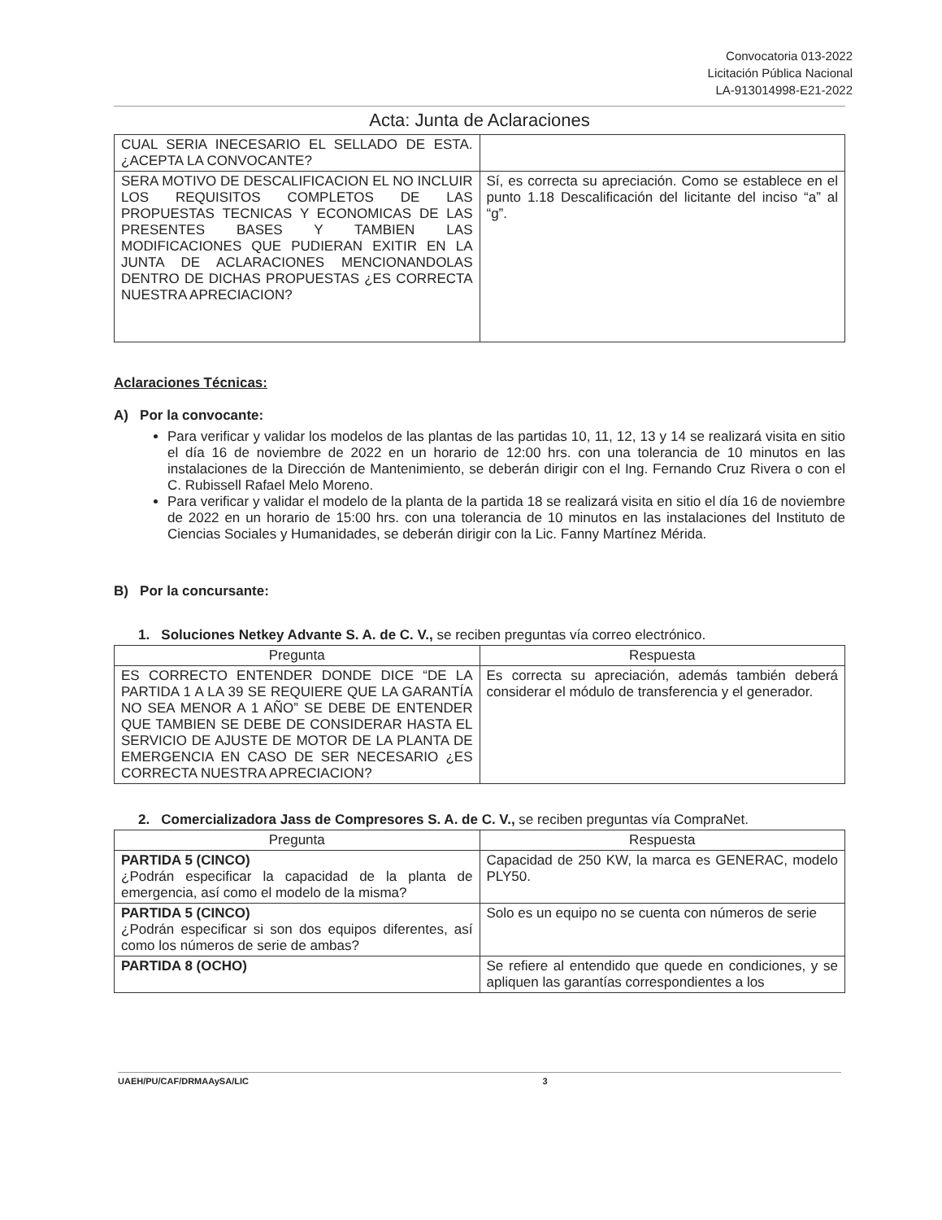Convocatoria 013-2022
Licitación Pública Nacional
LA-913014998-E21-2022
Acta: Junta de Aclaraciones
| CUAL SERIA INECESARIO EL SELLADO DE ESTA. ¿ACEPTA LA CONVOCANTE? | |
| SERA MOTIVO DE DESCALIFICACION EL NO INCLUIR LOS REQUISITOS COMPLETOS DE LAS PROPUESTAS TECNICAS Y ECONOMICAS DE LAS PRESENTES BASES Y TAMBIEN LAS MODIFICACIONES QUE PUDIERAN EXITIR EN LA JUNTA DE ACLARACIONES MENCIONANDOLAS DENTRO DE DICHAS PROPUESTAS ¿ES CORRECTA NUESTRA APRECIACION? | Sí, es correcta su apreciación. Como se establece en el punto 1.18 Descalificación del licitante del inciso “a” al “g”. |
Aclaraciones Técnicas:
A) Por la convocante:
Para verificar y validar los modelos de las plantas de las partidas 10, 11, 12, 13 y 14 se realizará visita en sitio el día 16 de noviembre de 2022 en un horario de 12:00 hrs. con una tolerancia de 10 minutos en las instalaciones de la Dirección de Mantenimiento, se deberán dirigir con el Ing. Fernando Cruz Rivera o con el C. Rubissell Rafael Melo Moreno.
Para verificar y validar el modelo de la planta de la partida 18 se realizará visita en sitio el día 16 de noviembre de 2022 en un horario de 15:00 hrs. con una tolerancia de 10 minutos en las instalaciones del Instituto de Ciencias Sociales y Humanidades, se deberán dirigir con la Lic. Fanny Martínez Mérida.
B) Por la concursante:
1. Soluciones Netkey Advante S. A. de C. V., se reciben preguntas vía correo electrónico.
| Pregunta | Respuesta |
| --- | --- |
| ES CORRECTO ENTENDER DONDE DICE “DE LA PARTIDA 1 A LA 39 SE REQUIERE QUE LA GARANTÍA NO SEA MENOR A 1 AÑO” SE DEBE DE ENTENDER QUE TAMBIEN SE DEBE DE CONSIDERAR HASTA EL SERVICIO DE AJUSTE DE MOTOR DE LA PLANTA DE EMERGENCIA EN CASO DE SER NECESARIO ¿ES CORRECTA NUESTRA APRECIACION? | Es correcta su apreciación, además también deberá considerar el módulo de transferencia y el generador. |
2. Comercializadora Jass de Compresores S. A. de C. V., se reciben preguntas vía CompraNet.
| Pregunta | Respuesta |
| --- | --- |
| PARTIDA 5 (CINCO) ¿Podrán especificar la capacidad de la planta de emergencia, así como el modelo de la misma? | Capacidad de 250 KW, la marca es GENERAC, modelo PLY50. |
| PARTIDA 5 (CINCO) ¿Podrán especificar si son dos equipos diferentes, así como los números de serie de ambas? | Solo es un equipo no se cuenta con números de serie |
| PARTIDA 8 (OCHO) | Se refiere al entendido que quede en condiciones, y se apliquen las garantías correspondientes a los |
UAEH/PU/CAF/DRMAAySA/LIC 3